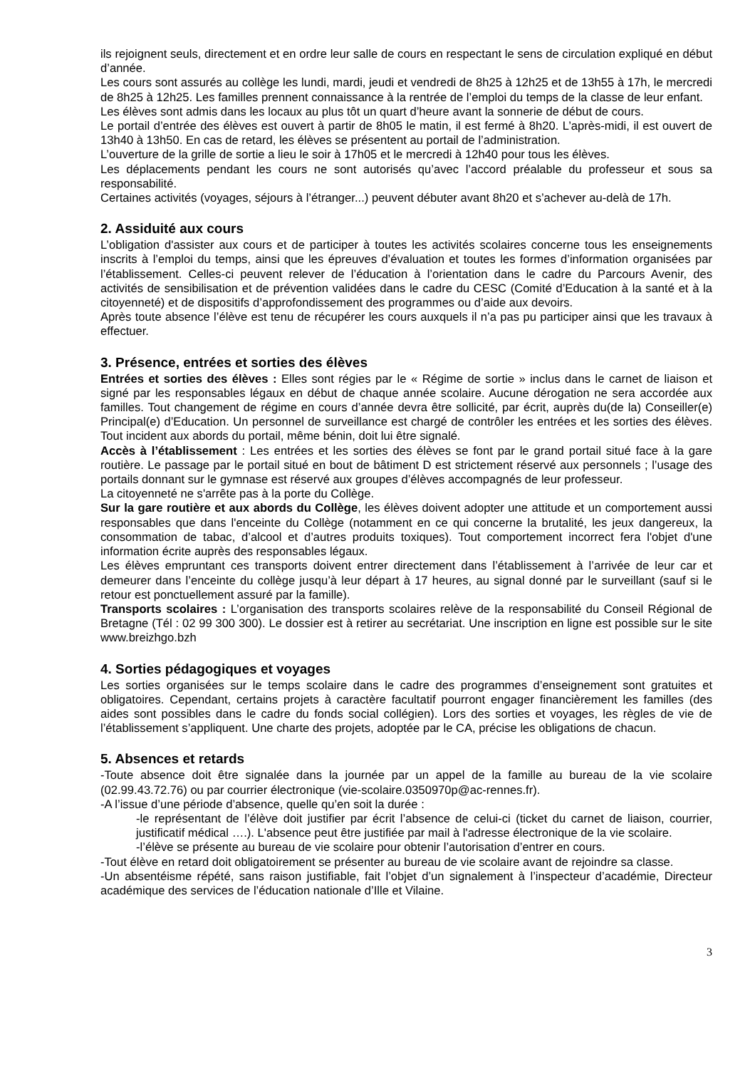ils rejoignent seuls, directement et en ordre leur salle de cours en respectant le sens de circulation expliqué en début d’année.
Les cours sont assurés au collège les lundi, mardi, jeudi et vendredi de 8h25 à 12h25 et de 13h55 à 17h, le mercredi de 8h25 à 12h25. Les familles prennent connaissance à la rentrée de l’emploi du temps de la classe de leur enfant.
Les élèves sont admis dans les locaux au plus tôt un quart d’heure avant la sonnerie de début de cours.
Le portail d’entrée des élèves est ouvert à partir de 8h05 le matin, il est fermé à 8h20. L’après-midi, il est ouvert de 13h40 à 13h50. En cas de retard, les élèves se présentent au portail de l’administration.
L’ouverture de la grille de sortie a lieu le soir à 17h05 et le mercredi à 12h40 pour tous les élèves.
Les déplacements pendant les cours ne sont autorisés qu’avec l’accord préalable du professeur et sous sa responsabilité.
Certaines activités (voyages, séjours à l’étranger...) peuvent débuter avant 8h20 et s’achever au-delà de 17h.
2. Assiduité aux cours
L’obligation d'assister aux cours et de participer à toutes les activités scolaires concerne tous les enseignements inscrits à l’emploi du temps, ainsi que les épreuves d’évaluation et toutes les formes d’information organisées par l’établissement. Celles-ci peuvent relever de l’éducation à l’orientation dans le cadre du Parcours Avenir, des activités de sensibilisation et de prévention validées dans le cadre du CESC (Comité d’Education à la santé et à la citoyenneté) et de dispositifs d’approfondissement des programmes ou d’aide aux devoirs.
Après toute absence l’élève est tenu de récupérer les cours auxquels il n’a pas pu participer ainsi que les travaux à effectuer.
3. Présence, entrées et sorties des élèves
Entrées et sorties des élèves : Elles sont régies par le « Régime de sortie » inclus dans le carnet de liaison et signé par les responsables légaux en début de chaque année scolaire. Aucune dérogation ne sera accordée aux familles. Tout changement de régime en cours d’année devra être sollicité, par écrit, auprès du(de la) Conseiller(e) Principal(e) d’Education. Un personnel de surveillance est chargé de contrôler les entrées et les sorties des élèves. Tout incident aux abords du portail, même bénin, doit lui être signalé.
Accès à l’établissement : Les entrées et les sorties des élèves se font par le grand portail situé face à la gare routière. Le passage par le portail situé en bout de bâtiment D est strictement réservé aux personnels ; l’usage des portails donnant sur le gymnase est réservé aux groupes d’élèves accompagnés de leur professeur.
La citoyenneté ne s'arrête pas à la porte du Collège.
Sur la gare routière et aux abords du Collège, les élèves doivent adopter une attitude et un comportement aussi responsables que dans l'enceinte du Collège (notamment en ce qui concerne la brutalité, les jeux dangereux, la consommation de tabac, d’alcool et d’autres produits toxiques). Tout comportement incorrect fera l'objet d'une information écrite auprès des responsables légaux.
Les élèves empruntant ces transports doivent entrer directement dans l’établissement à l’arrivée de leur car et demeurer dans l’enceinte du collège jusqu’à leur départ à 17 heures, au signal donné par le surveillant (sauf si le retour est ponctuellement assuré par la famille).
Transports scolaires : L’organisation des transports scolaires relève de la responsabilité du Conseil Régional de Bretagne (Tél : 02 99 300 300). Le dossier est à retirer au secrétariat. Une inscription en ligne est possible sur le site www.breizhgo.bzh
4. Sorties pédagogiques et voyages
Les sorties organisées sur le temps scolaire dans le cadre des programmes d’enseignement sont gratuites et obligatoires. Cependant, certains projets à caractère facultatif pourront engager financièrement les familles (des aides sont possibles dans le cadre du fonds social collégien). Lors des sorties et voyages, les règles de vie de l’établissement s’appliquent. Une charte des projets, adoptée par le CA, précise les obligations de chacun.
5. Absences et retards
-Toute absence doit être signalée dans la journée par un appel de la famille au bureau de la vie scolaire (02.99.43.72.76) ou par courrier électronique (vie-scolaire.0350970p@ac-rennes.fr).
-A l’issue d’une période d’absence, quelle qu’en soit la durée :
-le représentant de l’élève doit justifier par écrit l’absence de celui-ci (ticket du carnet de liaison, courrier, justificatif médical ….). L'absence peut être justifiée par mail à l'adresse électronique de la vie scolaire.
-l’élève se présente au bureau de vie scolaire pour obtenir l’autorisation d’entrer en cours.
-Tout élève en retard doit obligatoirement se présenter au bureau de vie scolaire avant de rejoindre sa classe.
-Un absentéisme répété, sans raison justifiable, fait l’objet d’un signalement à l’inspecteur d’académie, Directeur académique des services de l’éducation nationale d’Ille et Vilaine.
3